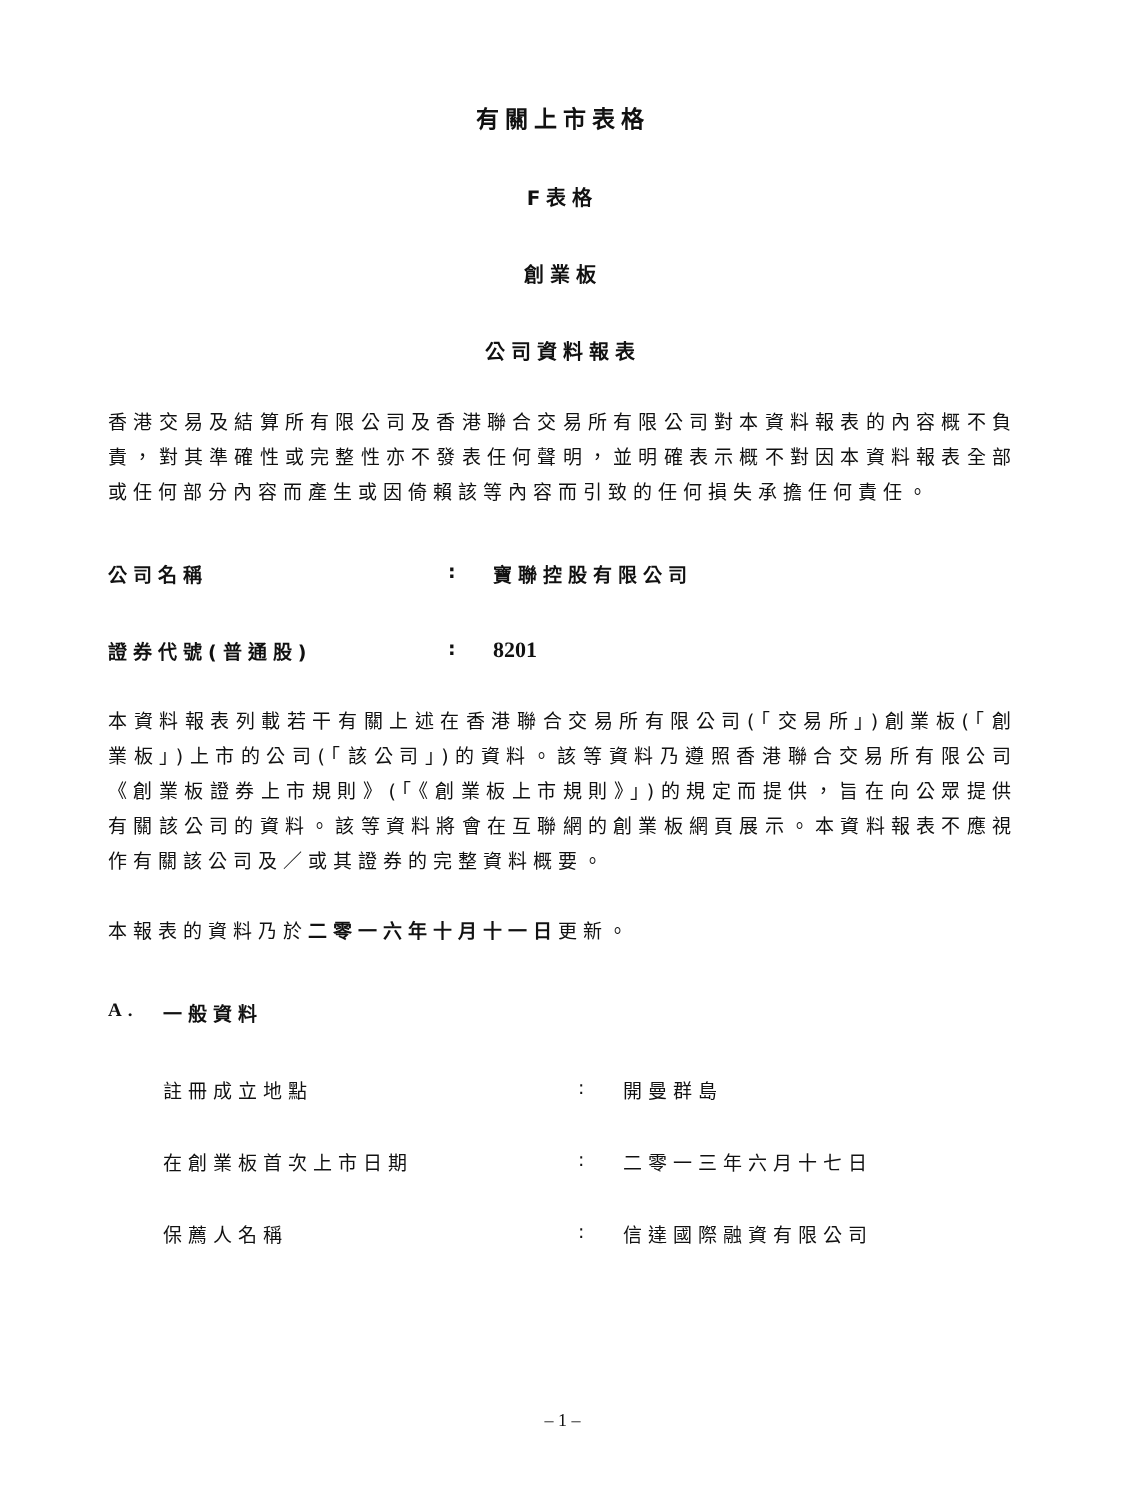有關上市表格
F表格
創業板
公司資料報表
香港交易及結算所有限公司及香港聯合交易所有限公司對本資料報表的內容概不負責，對其準確性或完整性亦不發表任何聲明，並明確表示概不對因本資料報表全部或任何部分內容而產生或因倚賴該等內容而引致的任何損失承擔任何責任。
公司名稱: 寶聯控股有限公司
證券代號(普通股): 8201
本資料報表列載若干有關上述在香港聯合交易所有限公司(「交易所」)創業板(「創業板」)上市的公司(「該公司」)的資料。該等資料乃遵照香港聯合交易所有限公司《創業板證券上市規則》(「《創業板上市規則》」)的規定而提供，旨在向公眾提供有關該公司的資料。該等資料將會在互聯網的創業板網頁展示。本資料報表不應視作有關該公司及／或其證券的完整資料概要。
本報表的資料乃於二零一六年十月十一日更新。
A. 一般資料
註冊成立地點: 開曼群島
在創業板首次上市日期: 二零一三年六月十七日
保薦人名稱: 信達國際融資有限公司
– 1 –